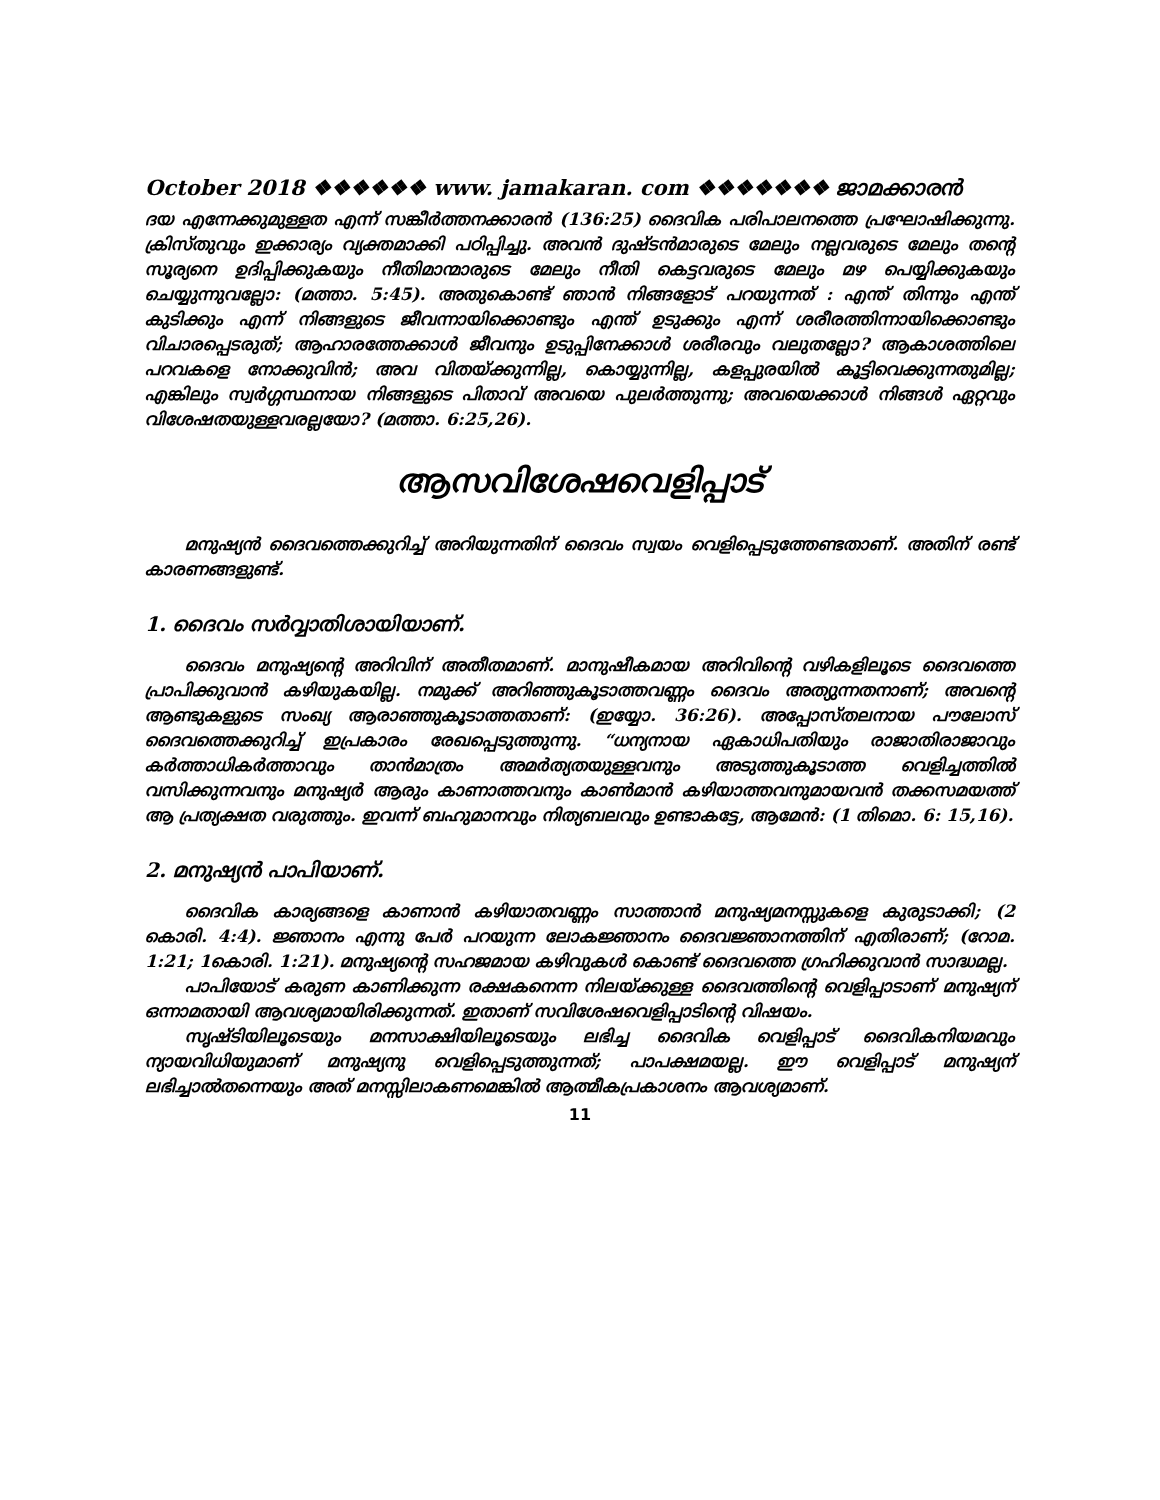October 2018 ❖❖❖❖❖❖ www. jamakaran. com ❖❖❖❖❖❖❖ ജാമക്കാരൻ
ദയ എന്നേക്കുമുള്ളത എന്ന് സങ്കീർത്തനക്കാരൻ (136:25) ദൈവിക പരിപാലനത്തെ പ്രഘോഷിക്കുന്നു. ക്രിസ്തുവും ഇക്കാര്യം വ്യക്തമാക്കി പഠിപ്പിച്ചു. അവൻ ദുഷ്ടൻമാരുടെ മേലും നല്ലവരുടെ മേലും തന്റെ സൂര്യനെ ഉദിപ്പിക്കുകയും നീതിമാന്മാരുടെ മേലും നീതി കെട്ടവരുടെ മേലും മഴ പെയ്യിക്കുകയും ചെയ്യുന്നുവല്ലോ: (മത്താ. 5:45). അതുകൊണ്ട് ഞാൻ നിങ്ങളോട് പറയുന്നത് : എന്ത് തിന്നും എന്ത് കുടിക്കും എന്ന് നിങ്ങളുടെ ജീവന്നായിക്കൊണ്ടും എന്ത് ഉടുക്കും എന്ന് ശരീരത്തിന്നായിക്കൊണ്ടും വിചാരപ്പെടരുത്; ആഹാരത്തേക്കാൾ ജീവനും ഉടുപ്പിനേക്കാൾ ശരീരവും വലുതല്ലോ? ആകാശത്തിലെ പറവകളെ നോക്കുവിൻ; അവ വിതയ്ക്കുന്നില്ല, കൊയ്യുന്നില്ല, കളപ്പുരയിൽ കൂട്ടിവെക്കുന്നതുമില്ല; എങ്കിലും സ്വർഗ്ഗസ്ഥനായ നിങ്ങളുടെ പിതാവ് അവയെ പുലർത്തുന്നു; അവയെക്കാൾ നിങ്ങൾ ഏറ്റവും വിശേഷതയുള്ളവരല്ലയോ? (മത്താ. 6:25,26).
ആസവിശേഷവെളിപ്പാട്
മനുഷ്യൻ ദൈവത്തെക്കുറിച്ച് അറിയുന്നതിന് ദൈവം സ്വയം വെളിപ്പെടുത്തേണ്ടതാണ്. അതിന് രണ്ട് കാരണങ്ങളുണ്ട്.
1. ദൈവം സർവ്വാതിശായിയാണ്.
ദൈവം മനുഷ്യന്റെ അറിവിന് അതീതമാണ്. മാനുഷീകമായ അറിവിന്റെ വഴികളിലൂടെ ദൈവത്തെ പ്രാപിക്കുവാൻ കഴിയുകയില്ല. നമുക്ക് അറിഞ്ഞുകൂടാത്തവണ്ണം ദൈവം അത്യുന്നതനാണ്; അവന്റെ ആണ്ടുകളുടെ സംഖ്യ ആരാഞ്ഞുകൂടാത്തതാണ്: (ഇയ്യോ. 36:26). അപ്പോസ്തലനായ പൗലോസ് ദൈവത്തെക്കുറിച്ച് ഇപ്രകാരം രേഖപ്പെടുത്തുന്നു. “ധന്യനായ ഏകാധിപതിയും രാജാതിരാജാവും കർത്താധികർത്താവും താൻമാത്രം അമർത്യതയുള്ളവനും അടുത്തുകൂടാത്ത വെളിച്ചത്തിൽ വസിക്കുന്നവനും മനുഷ്യർ ആരും കാണാത്തവനും കാൺമാൻ കഴിയാത്തവനുമായവൻ തക്കസമയത്ത് ആ പ്രത്യക്ഷത വരുത്തും. ഇവന്ന് ബഹുമാനവും നിത്യബലവും ഉണ്ടാകട്ടേ, ആമേൻ: (1 തിമൊ. 6: 15,16).
2. മനുഷ്യൻ പാപിയാണ്.
ദൈവിക കാര്യങ്ങളെ കാണാൻ കഴിയാതവണ്ണം സാത്താൻ മനുഷ്യമനസ്സുകളെ കുരുടാക്കി; (2 കൊരി. 4:4). ജ്ഞാനം എന്നു പേർ പറയുന്ന ലോകജ്ഞാനം ദൈവജ്ഞാനത്തിന് എതിരാണ്; (റോമ. 1:21; 1കൊരി. 1:21). മനുഷ്യന്റെ സഹജമായ കഴിവുകൾ കൊണ്ട് ദൈവത്തെ ഗ്രഹിക്കുവാൻ സാദ്ധമല്ല.
പാപിയോട് കരുണ കാണിക്കുന്ന രക്ഷകനെന്ന നിലയ്ക്കുള്ള ദൈവത്തിന്റെ വെളിപ്പാടാണ് മനുഷ്യന് ഒന്നാമതായി ആവശ്യമായിരിക്കുന്നത്. ഇതാണ് സവിശേഷവെളിപ്പാടിന്റെ വിഷയം.
സൃഷ്ടിയിലൂടെയും മനസാക്ഷിയിലൂടെയും ലഭിച്ച ദൈവിക വെളിപ്പാട് ദൈവികനിയമവും ന്യായവിധിയുമാണ് മനുഷ്യനു വെളിപ്പെടുത്തുന്നത്; പാപക്ഷമയല്ല. ഈ വെളിപ്പാട് മനുഷ്യന് ലഭിച്ചാൽതന്നെയും അത് മനസ്സിലാകണമെങ്കിൽ ആത്മീകപ്രകാശനം ആവശ്യമാണ്.
11